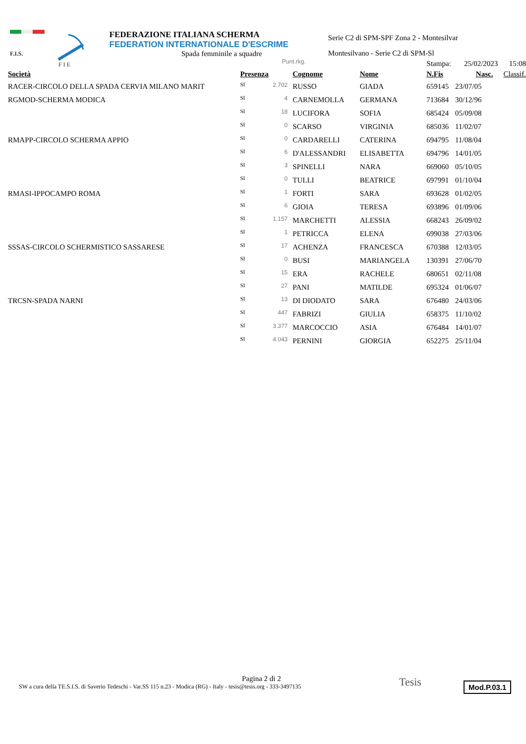F.I.S.
F I E
FEDERAZIONE ITALIANA SCHERMA
FEDERATION INTERNATIONALE D'ESCRIME
Spada femminile a squadre
Punt.rkg.
Serie C2 di SPM-SPF Zona 2 - Montesilvar
Montesilvano - Serie C2 di SPM-Sl
Stampa: 25/02/2023 15:08
| Società | Presenza | | Cognome | Nome | N.Fis | Nasc. | Classif. |
| --- | --- | --- | --- | --- | --- | --- | --- |
| RACER-CIRCOLO DELLA SPADA CERVIA MILANO MARIT | SI | 2.702 | RUSSO | GIADA | 659145 | 23/07/05 | |
| RGMOD-SCHERMA MODICA | SI | 4 | CARNEMOLLA | GERMANA | 713684 | 30/12/96 | |
| | SI | 18 | LUCIFORA | SOFIA | 685424 | 05/09/08 | |
| | SI | 0 | SCARSO | VIRGINIA | 685036 | 11/02/07 | |
| RMAPP-CIRCOLO SCHERMA APPIO | SI | 0 | CARDARELLI | CATERINA | 694795 | 11/08/04 | |
| | SI | 6 | D'ALESSANDRI | ELISABETTA | 694796 | 14/01/05 | |
| | SI | 3 | SPINELLI | NARA | 669060 | 05/10/05 | |
| | SI | 0 | TULLI | BEATRICE | 697991 | 01/10/04 | |
| RMASI-IPPOCAMPO ROMA | SI | 1 | FORTI | SARA | 693628 | 01/02/05 | |
| | SI | 6 | GIOIA | TERESA | 693896 | 01/09/06 | |
| | SI | 1.157 | MARCHETTI | ALESSIA | 668243 | 26/09/02 | |
| | SI | 1 | PETRICCA | ELENA | 699038 | 27/03/06 | |
| SSSAS-CIRCOLO SCHERMISTICO SASSARESE | SI | 17 | ACHENZA | FRANCESCA | 670388 | 12/03/05 | |
| | SI | 0 | BUSI | MARIANGELA | 130391 | 27/06/70 | |
| | SI | 15 | ERA | RACHELE | 680651 | 02/11/08 | |
| | SI | 27 | PANI | MATILDE | 695324 | 01/06/07 | |
| TRCSN-SPADA NARNI | SI | 13 | DI DIODATO | SARA | 676480 | 24/03/06 | |
| | SI | 447 | FABRIZI | GIULIA | 658375 | 11/10/02 | |
| | SI | 3.377 | MARCOCCIO | ASIA | 676484 | 14/01/07 | |
| | SI | 4.043 | PERNINI | GIORGIA | 652275 | 25/11/04 | |
Pagina 2 di 2
SW a cura della TE.S.I.S. di Saverio Tedeschi - Var.SS 115 n.23 - Modica (RG) - Italy - tesis@tesis.org - 333-3497135
Tesis Mod.P.03.1